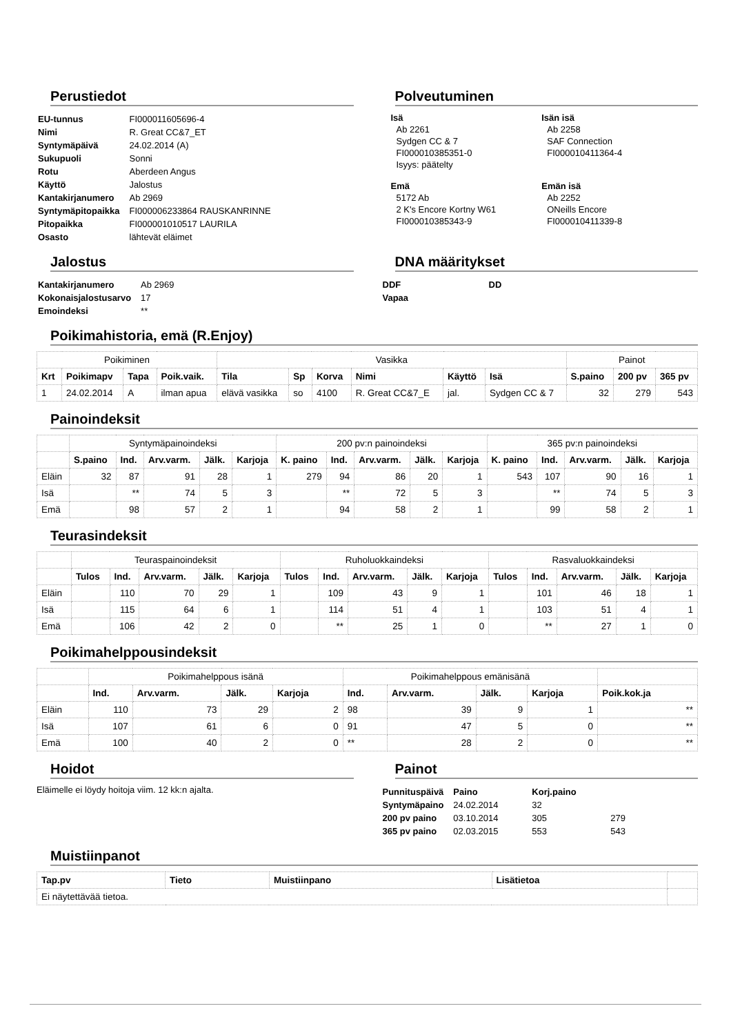Perustiedot
| EU-tunnus | FI000011605696-4 |
| Nimi | R. Great CC&7_ET |
| Syntymäpäivä | 24.02.2014 (A) |
| Sukupuoli | Sonni |
| Rotu | Aberdeen Angus |
| Käyttö | Jalostus |
| Kantakirjanumero | Ab 2969 |
| Syntymäpitopaikka | FI000006233864 RAUSKANRINNE |
| Pitopaikka | FI000001010517 LAURILA |
| Osasto | lähtevät eläimet |
Polveutuminen
Isä
Ab 2261
Sydgen CC & 7
FI000010385351-0
Isyys: päätelty
Isän isä
Ab 2258
SAF Connection
FI000010411364-4
Emä
5172 Ab
2 K's Encore Kortny W61
FI000010385343-9
Emän isä
Ab 2252
ONeills Encore
FI000010411339-8
Jalostus
| Kantakirjanumero | Ab 2969 |
| Kokonaisjalostusarvo | 17 |
| Emoindeksi | ** |
DNA määritykset
| DDF | DD |
| Vapaa | |
Poikimahistoria, emä (R.Enjoy)
| Poikiminen | | | | Vasikka | | | | | | Painot | | |
| Krt | Poikimapv | Tapa | Poik.vaik. | Tila | Sp | Korva | Nimi | Käyttö | Isä | S.paino | 200 pv | 365 pv |
| 1 | 24.02.2014 | A | ilman apua | elävä vasikka | so | 4100 | R. Great CC&7_E | jal. | Sydgen CC & 7 | 32 | 279 | 543 |
Painoindeksit
| | Syntymäpainoindeksi | | | | | 200 pv:n painoindeksi | | | | | 365 pv:n painoindeksi | | | | |
| | S.paino | Ind. | Arv.varm. | Jälk. | Karjoja | K. paino | Ind. | Arv.varm. | Jälk. | Karjoja | K. paino | Ind. | Arv.varm. | Jälk. | Karjoja |
| Eläin | 32 | 87 | 91 | 28 | 1 | 279 | 94 | 86 | 20 | 1 | 543 | 107 | 90 | 16 | 1 |
| Isä | | ** | 74 | 5 | 3 | | ** | 72 | 5 | 3 | | ** | 74 | 5 | 3 |
| Emä | | 98 | 57 | 2 | 1 | | 94 | 58 | 2 | 1 | | 99 | 58 | 2 | 1 |
Teurasindeksit
| | Teuraspainoindeksit | | | | | Ruholuokkaindeksi | | | | | Rasvaluokkaindeksi | | | | |
| | Tulos | Ind. | Arv.varm. | Jälk. | Karjoja | Tulos | Ind. | Arv.varm. | Jälk. | Karjoja | Tulos | Ind. | Arv.varm. | Jälk. | Karjoja |
| Eläin | | 110 | 70 | 29 | 1 | | 109 | 43 | 9 | 1 | | 101 | 46 | 18 | 1 |
| Isä | | 115 | 64 | 6 | 1 | | 114 | 51 | 4 | 1 | | 103 | 51 | 4 | 1 |
| Emä | | 106 | 42 | 2 | 0 | | ** | 25 | 1 | 0 | | ** | 27 | 1 | 0 |
Poikimahelppousindeksit
| | Poikimahelppous isänä | | | | Poikimahelppous emänisänä | | | | |
| | Ind. | Arv.varm. | Jälk. | Karjoja | Ind. | Arv.varm. | Jälk. | Karjoja | Poik.kok.ja |
| Eläin | 110 | 73 | 29 | 2 | 98 | 39 | 9 | 1 | ** |
| Isä | 107 | 61 | 6 | 0 | 91 | 47 | 5 | 0 | ** |
| Emä | 100 | 40 | 2 | 0 | ** | 28 | 2 | 0 | ** |
Hoidot
Eläimelle ei löydy hoitoja viim. 12 kk:n ajalta.
Painot
| Punnituspäivä | Paino | Korj.paino | |
| Syntymäpaino | 24.02.2014 | 32 | |
| 200 pv paino | 03.10.2014 | 305 | 279 |
| 365 pv paino | 02.03.2015 | 553 | 543 |
Muistiinpanot
| Tap.pv | Tieto | Muistiinpano | Lisätietoa | |
| --- | --- | --- | --- | --- |
| Ei näytettävää tietoa. | | | | |